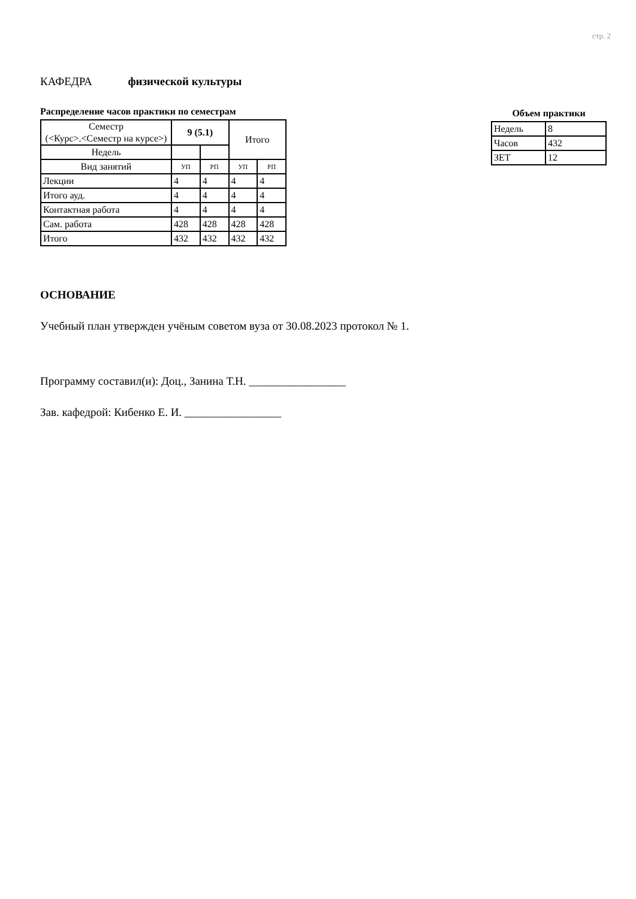стр. 2
КАФЕДРА физической культуры
Распределение часов практики по семестрам
| Семестр (<Курс>.<Семестр на курсе>) | 9 (5.1) | | Итого | |
| Недель | | | | |
| Вид занятий | УП | РП | УП | РП |
| Лекции | 4 | 4 | 4 | 4 |
| Итого ауд. | 4 | 4 | 4 | 4 |
| Контактная работа | 4 | 4 | 4 | 4 |
| Сам. работа | 428 | 428 | 428 | 428 |
| Итого | 432 | 432 | 432 | 432 |
Объем практики
| Недель | 8 |
| Часов | 432 |
| ЗЕТ | 12 |
ОСНОВАНИЕ
Учебный план утвержден учёным советом вуза от 30.08.2023 протокол № 1.
Программу составил(и): Доц., Занина Т.Н. _________________
Зав. кафедрой: Кибенко Е. И. _________________